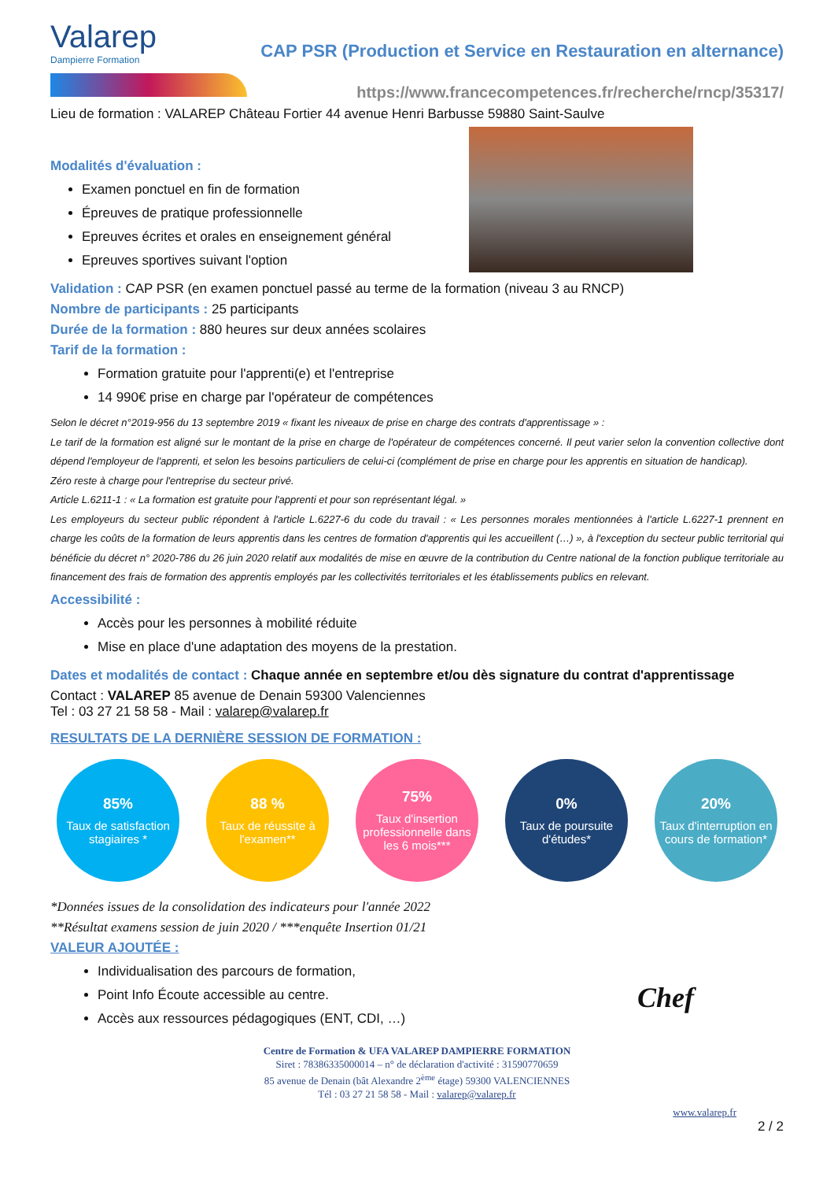Valarep
Dampierre Formation
CAP PSR (Production et Service en Restauration en alternance)
https://www.francecompetences.fr/recherche/rncp/35317/
Lieu de formation : VALAREP Château Fortier 44 avenue Henri Barbusse 59880 Saint-Saulve
Modalités d'évaluation :
Examen ponctuel en fin de formation
Épreuves de pratique professionnelle
Epreuves écrites et orales en enseignement général
Epreuves sportives suivant l'option
Validation : CAP PSR (en examen ponctuel passé au terme de la formation (niveau 3 au RNCP)
Nombre de participants : 25 participants
Durée de la formation : 880 heures sur deux années scolaires
Tarif de la formation :
Formation gratuite pour l'apprenti(e) et l'entreprise
14 990€ prise en charge par l'opérateur de compétences
Selon le décret n°2019-956 du 13 septembre 2019 « fixant les niveaux de prise en charge des contrats d'apprentissage » :
Le tarif de la formation est aligné sur le montant de la prise en charge de l'opérateur de compétences concerné. Il peut varier selon la convention collective dont dépend l'employeur de l'apprenti, et selon les besoins particuliers de celui-ci (complément de prise en charge pour les apprentis en situation de handicap).
Zéro reste à charge pour l'entreprise du secteur privé.
Article L.6211-1 : « La formation est gratuite pour l'apprenti et pour son représentant légal. »
Les employeurs du secteur public répondent à l'article L.6227-6 du code du travail : « Les personnes morales mentionnées à l'article L.6227-1 prennent en charge les coûts de la formation de leurs apprentis dans les centres de formation d'apprentis qui les accueillent (…) », à l'exception du secteur public territorial qui bénéficie du décret n° 2020-786 du 26 juin 2020 relatif aux modalités de mise en œuvre de la contribution du Centre national de la fonction publique territoriale au financement des frais de formation des apprentis employés par les collectivités territoriales et les établissements publics en relevant.
Accessibilité :
Accès pour les personnes à mobilité réduite
Mise en place d'une adaptation des moyens de la prestation.
Dates et modalités de contact : Chaque année en septembre et/ou dès signature du contrat d'apprentissage
Contact : VALAREP 85 avenue de Denain 59300 Valenciennes
Tel : 03 27 21 58 58 - Mail : valarep@valarep.fr
RESULTATS DE LA DERNIÈRE SESSION DE FORMATION :
85%
Taux de satisfaction stagiaires *
88 %
Taux de réussite à l'examen**
75%
Taux d'insertion professionnelle dans les 6 mois***
0%
Taux de poursuite d'études*
20%
Taux d'interruption en cours de formation*
*Données issues de la consolidation des indicateurs pour l'année 2022
**Résultat examens session de juin 2020 / ***enquête Insertion 01/21
VALEUR AJOUTÉE :
Individualisation des parcours de formation,
Point Info Écoute accessible au centre.
Accès aux ressources pédagogiques (ENT, CDI, …)
Chef
Centre de Formation & UFA VALAREP DAMPIERRE FORMATION
Siret : 78386335000014 – n° de déclaration d'activité : 31590770659
85 avenue de Denain (bât Alexandre 2<sup>ème</sup> étage) 59300 VALENCIENNES
Tél : 03 27 21 58 58 - Mail : valarep@valarep.fr
www.valarep.fr
2 / 2